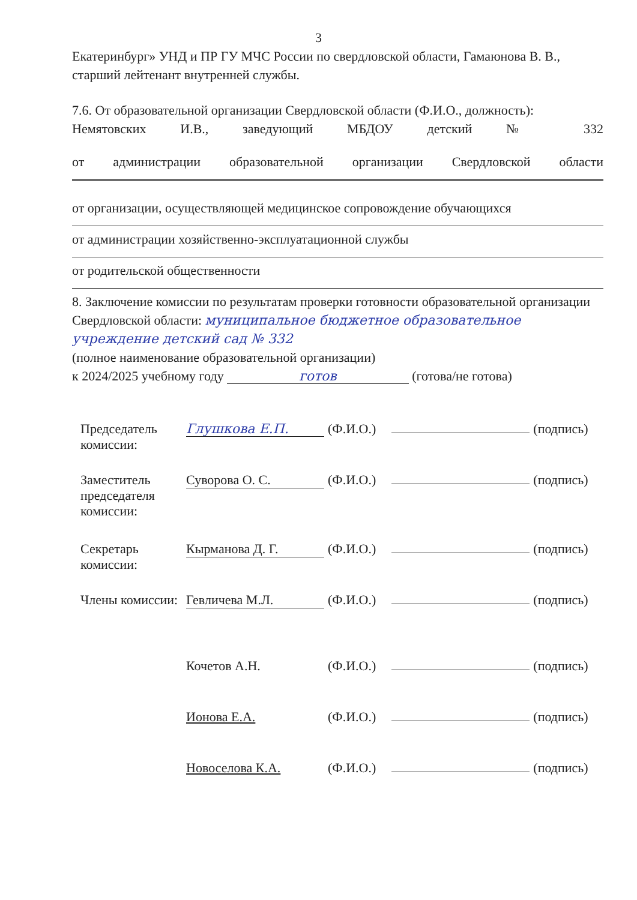3
Екатеринбург» УНД и ПР ГУ МЧС России по свердловской области, Гамаюнова В. В., старший лейтенант внутренней службы.
7.6. От образовательной организации Свердловской области (Ф.И.О., должность):
Немятовских И.В., заведующий МБДОУ детский № 332
от администрации образовательной организации Свердловской области
от организации, осуществляющей медицинское сопровождение обучающихся
от администрации хозяйственно-эксплуатационной службы
от родительской общественности
8. Заключение комиссии по результатам проверки готовности образовательной организации Свердловской области: муниципальное бюджетное образовательное учреждение детский сад № 332
(полное наименование образовательной организации)
к 2024/2025 учебному году готов (готова/не готова)
| Председатель комиссии: | Глушкова Е.П. | (Ф.И.О.) | | (подпись) |
| Заместитель председателя комиссии: | Суворова О. С. | (Ф.И.О.) | | (подпись) |
| Секретарь комиссии: | Кырманова Д. Г. | (Ф.И.О.) | | (подпись) |
| Члены комиссии: | Гевличева М.Л. | (Ф.И.О.) | | (подпись) |
| | Кочетов А.Н. | (Ф.И.О.) | | (подпись) |
| | Ионова Е.А. | (Ф.И.О.) | | (подпись) |
| | Новоселова К.А. | (Ф.И.О.) | | (подпись) |